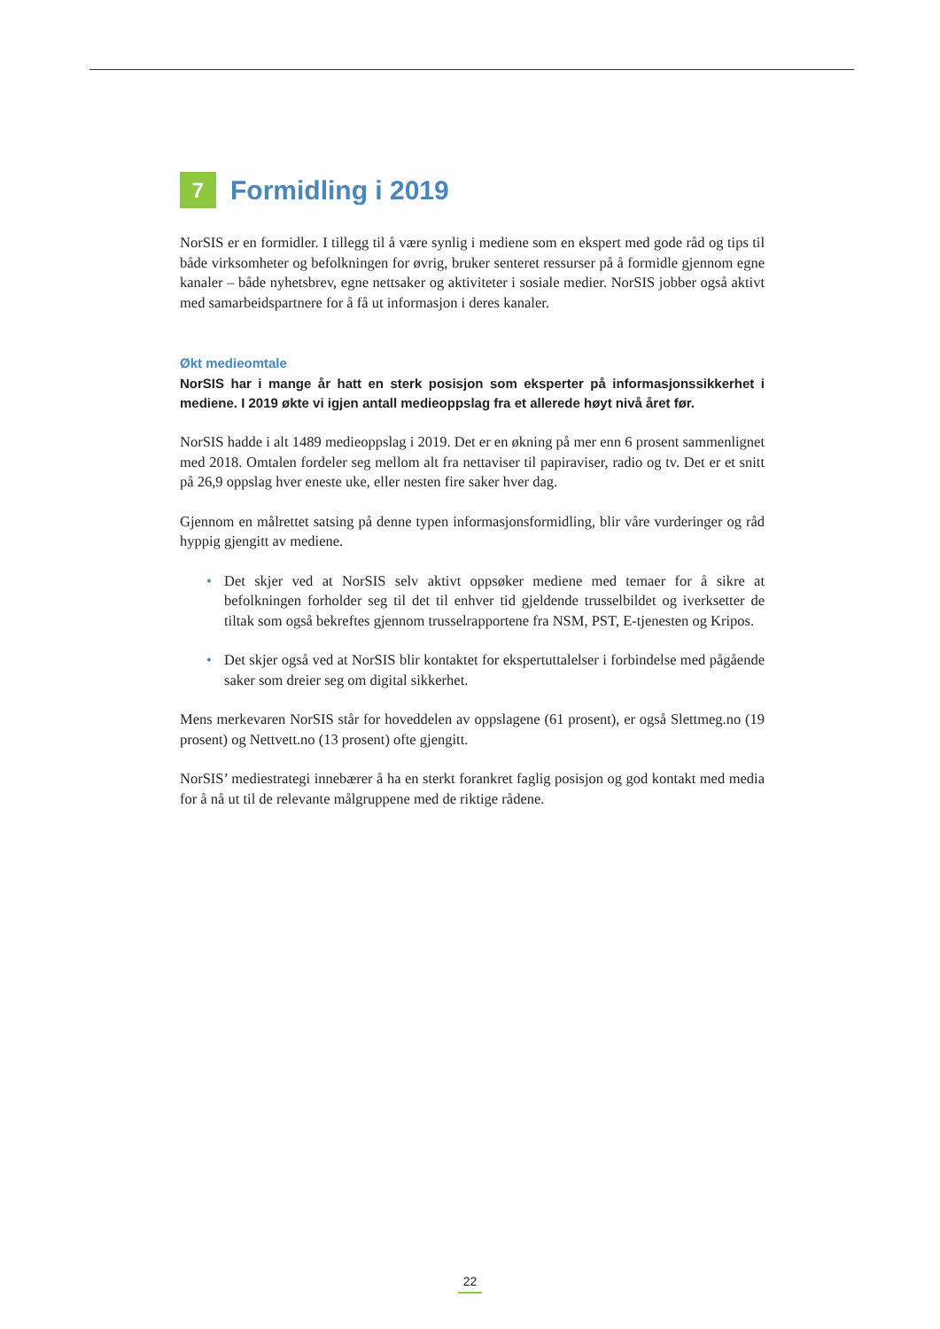7 Formidling i 2019
NorSIS er en formidler. I tillegg til å være synlig i mediene som en ekspert med gode råd og tips til både virksomheter og befolkningen for øvrig, bruker senteret ressurser på å formidle gjennom egne kanaler – både nyhetsbrev, egne nettsaker og aktiviteter i sosiale medier. NorSIS jobber også aktivt med samarbeidspartnere for å få ut informasjon i deres kanaler.
Økt medieomtale
NorSIS har i mange år hatt en sterk posisjon som eksperter på informasjonssikkerhet i mediene. I 2019 økte vi igjen antall medieoppslag fra et allerede høyt nivå året før.
NorSIS hadde i alt 1489 medieoppslag i 2019. Det er en økning på mer enn 6 prosent sammenlignet med 2018. Omtalen fordeler seg mellom alt fra nettaviser til papiraviser, radio og tv. Det er et snitt på 26,9 oppslag hver eneste uke, eller nesten fire saker hver dag.
Gjennom en målrettet satsing på denne typen informasjonsformidling, blir våre vurderinger og råd hyppig gjengitt av mediene.
• Det skjer ved at NorSIS selv aktivt oppsøker mediene med temaer for å sikre at befolkningen forholder seg til det til enhver tid gjeldende trusselbildet og iverksetter de tiltak som også bekreftes gjennom trusselrapportene fra NSM, PST, E-tjenesten og Kripos.
• Det skjer også ved at NorSIS blir kontaktet for ekspertuttalelser i forbindelse med pågående saker som dreier seg om digital sikkerhet.
Mens merkevaren NorSIS står for hoveddelen av oppslagene (61 prosent), er også Slettmeg.no (19 prosent) og Nettvett.no (13 prosent) ofte gjengitt.
NorSIS’ mediestrategi innebærer å ha en sterkt forankret faglig posisjon og god kontakt med media for å nå ut til de relevante målgruppene med de riktige rådene.
22